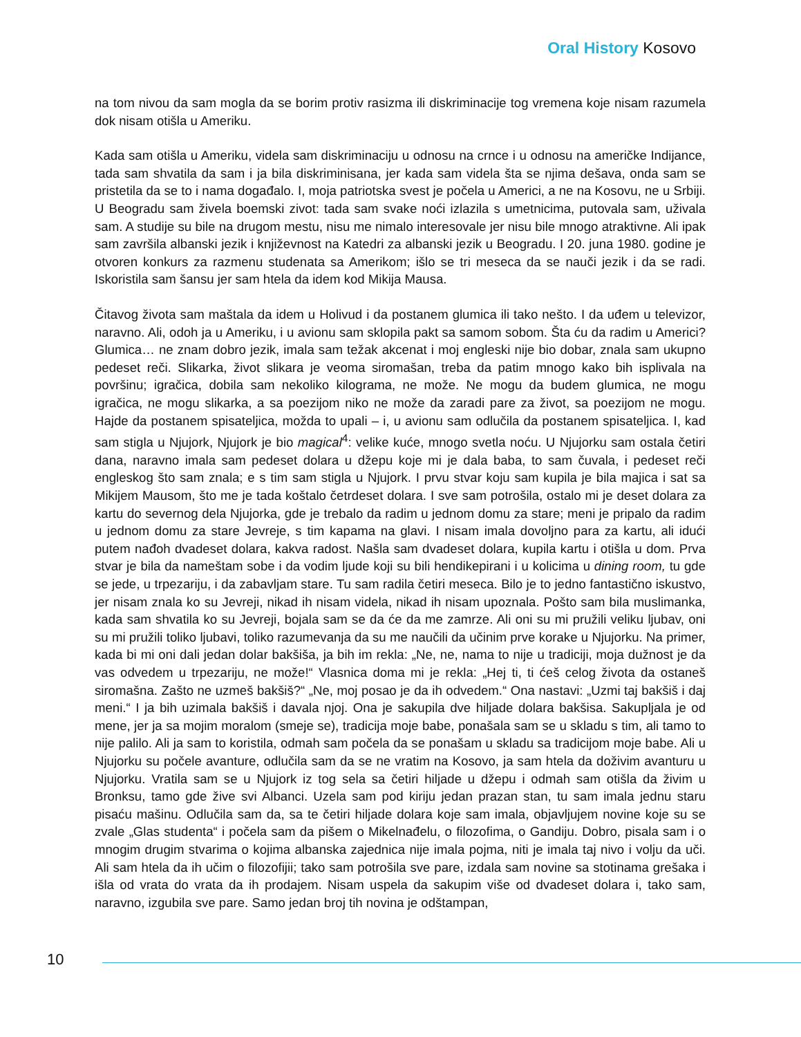Oral History Kosovo
na tom nivou da sam mogla da se borim protiv rasizma ili diskriminacije tog vremena koje nisam razumela dok nisam otišla u Ameriku.
Kada sam otišla u Ameriku, videla sam diskriminaciju u odnosu na crnce i u odnosu na američke Indijance, tada sam shvatila da sam i ja bila diskriminisana, jer kada sam videla šta se njima dešava, onda sam se pristetila da se to i nama događalo. I, moja patriotska svest je počela u Americi, a ne na Kosovu, ne u Srbiji. U Beogradu sam živela boemski zivot: tada sam svake noći izlazila s umetnicima, putovala sam, uživala sam. A studije su bile na drugom mestu, nisu me nimalo interesovale jer nisu bile mnogo atraktivne. Ali ipak sam završila albanski jezik i književnost na Katedri za albanski jezik u Beogradu. I 20. juna 1980. godine je otvoren konkurs za razmenu studenata sa Amerikom; išlo se tri meseca da se nauči jezik i da se radi. Iskoristila sam šansu jer sam htela da idem kod Mikija Mausa.
Čitavog života sam maštala da idem u Holivud i da postanem glumica ili tako nešto. I da uđem u televizor, naravno. Ali, odoh ja u Ameriku, i u avionu sam sklopila pakt sa samom sobom. Šta ću da radim u Americi? Glumica… ne znam dobro jezik, imala sam težak akcenat i moj engleski nije bio dobar, znala sam ukupno pedeset reči. Slikarka, život slikara je veoma siromašan, treba da patim mnogo kako bih isplivala na površinu; igračica, dobila sam nekoliko kilograma, ne može. Ne mogu da budem glumica, ne mogu igračica, ne mogu slikarka, a sa poezijom niko ne može da zaradi pare za život, sa poezijom ne mogu. Hajde da postanem spisateljica, možda to upali – i, u avionu sam odlučila da postanem spisateljica. I, kad sam stigla u Njujork, Njujork je bio magical<sup>4</sup>: velike kuće, mnogo svetla noću. U Njujorku sam ostala četiri dana, naravno imala sam pedeset dolara u džepu koje mi je dala baba, to sam čuvala, i pedeset reči engleskog što sam znala; e s tim sam stigla u Njujork. I prvu stvar koju sam kupila je bila majica i sat sa Mikijem Mausom, što me je tada koštalo četrdeset dolara. I sve sam potrošila, ostalo mi je deset dolara za kartu do severnog dela Njujorka, gde je trebalo da radim u jednom domu za stare; meni je pripalo da radim u jednom domu za stare Jevreje, s tim kapama na glavi. I nisam imala dovoljno para za kartu, ali idući putem nađoh dvadeset dolara, kakva radost. Našla sam dvadeset dolara, kupila kartu i otišla u dom. Prva stvar je bila da nameštam sobe i da vodim ljude koji su bili hendikepirani i u kolicima u dining room, tu gde se jede, u trpezariju, i da zabavljam stare. Tu sam radila četiri meseca. Bilo je to jedno fantastično iskustvo, jer nisam znala ko su Jevreji, nikad ih nisam videla, nikad ih nisam upoznala. Pošto sam bila muslimanka, kada sam shvatila ko su Jevreji, bojala sam se da će da me zamrze. Ali oni su mi pružili veliku ljubav, oni su mi pružili toliko ljubavi, toliko razumevanja da su me naučili da učinim prve korake u Njujorku. Na primer, kada bi mi oni dali jedan dolar bakšiša, ja bih im rekla: „Ne, ne, nama to nije u tradiciji, moja dužnost je da vas odvedem u trpezariju, ne može!“ Vlasnica doma mi je rekla: „Hej ti, ti ćeš celog života da ostaneš siromašna. Zašto ne uzmeš bakšiš?“ „Ne, moj posao je da ih odvedem.“ Ona nastavi: „Uzmi taj bakšiš i daj meni.“ I ja bih uzimala bakšiš i davala njoj. Ona je sakupila dve hiljade dolara bakšisa. Sakupljala je od mene, jer ja sa mojim moralom (smeje se), tradicija moje babe, ponašala sam se u skladu s tim, ali tamo to nije palilo. Ali ja sam to koristila, odmah sam počela da se ponašam u skladu sa tradicijom moje babe. Ali u Njujorku su počele avanture, odlučila sam da se ne vratim na Kosovo, ja sam htela da doživim avanturu u Njujorku. Vratila sam se u Njujork iz tog sela sa četiri hiljade u džepu i odmah sam otišla da živim u Bronksu, tamo gde žive svi Albanci. Uzela sam pod kiriju jedan prazan stan, tu sam imala jednu staru pisaću mašinu. Odlučila sam da, sa te četiri hiljade dolara koje sam imala, objavljujem novine koje su se zvale „Glas studenta“ i počela sam da pišem o Mikelnađelu, o filozofima, o Gandiju. Dobro, pisala sam i o mnogim drugim stvarima o kojima albanska zajednica nije imala pojma, niti je imala taj nivo i volju da uči. Ali sam htela da ih učim o filozofijii; tako sam potrošila sve pare, izdala sam novine sa stotinama grešaka i išla od vrata do vrata da ih prodajem. Nisam uspela da sakupim više od dvadeset dolara i, tako sam, naravno, izgubila sve pare. Samo jedan broj tih novina je odštampan,
10